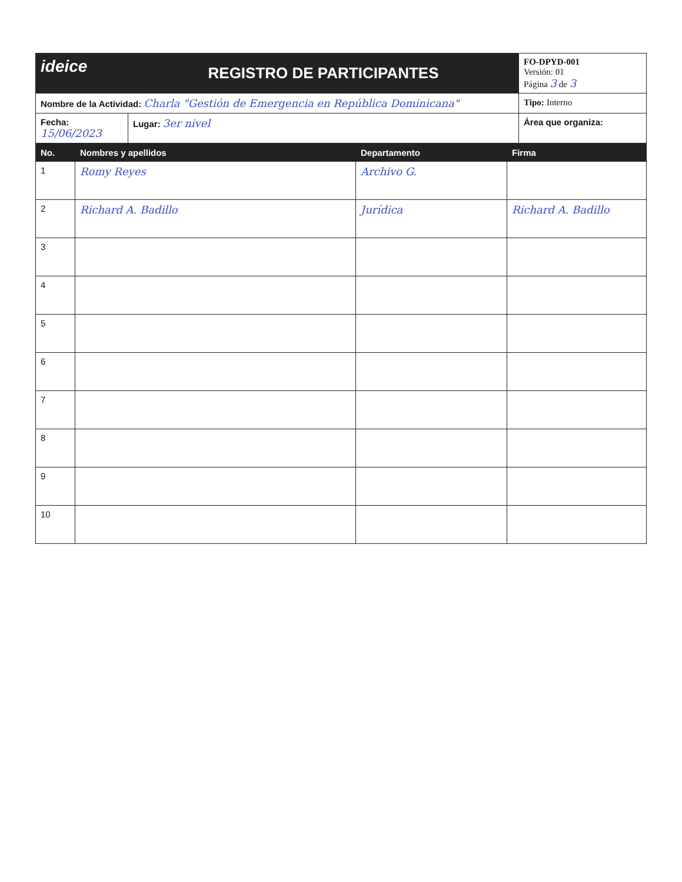| ideice | REGISTRO DE PARTICIPANTES | | FO-DPYD-001 Versión: 01 Página 3 de 3 |
| Nombre de la Actividad: Charla "Gestión de Emergencia en República Dominicana" | | Tipo: Interno | |
| Fecha: 15/06/2023 | Lugar: 3er nivel | Área que organiza: | |
| No. | Nombres y apellidos | Departamento | Firma |
| --- | --- | --- | --- |
| 1 | Romy Reyes | Archivo G. | |
| 2 | Richard A. Badillo | Jurídica | Richard A. Badillo |
| 3 | | | |
| 4 | | | |
| 5 | | | |
| 6 | | | |
| 7 | | | |
| 8 | | | |
| 9 | | | |
| 10 | | | |